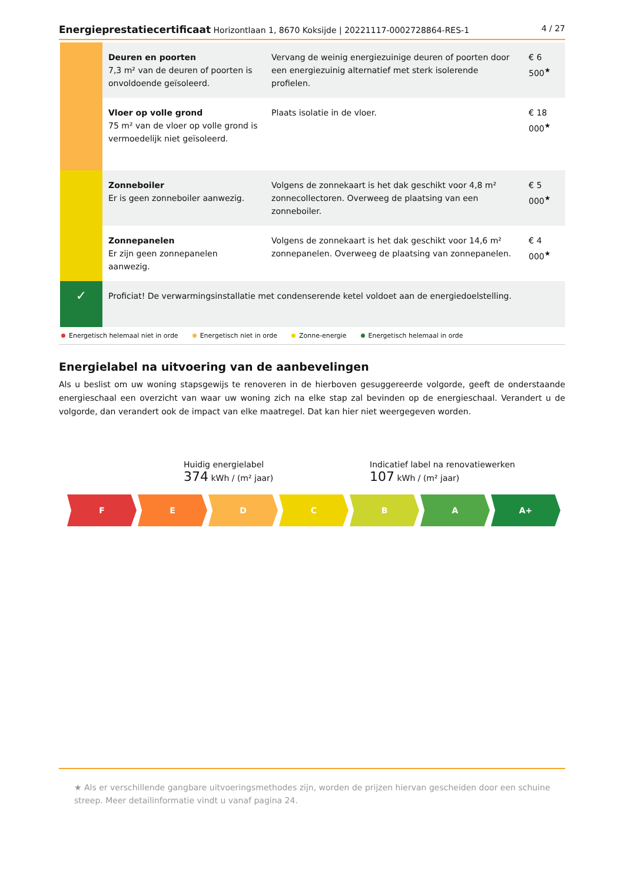Energieprestatiecertificaat Horizontlaan 1, 8670 Koksijde | 20221117-0002728864-RES-1 4 / 27
| | Deuren en poorten 7,3 m² van de deuren of poorten is onvoldoende geïsoleerd. | Vervang de weinig energiezuinige deuren of poorten door een energiezuinig alternatief met sterk isolerende profielen. | € 6 500<sup>★</sup> |
| | Vloer op volle grond 75 m² van de vloer op volle grond is vermoedelijk niet geïsoleerd. | Plaats isolatie in de vloer. | € 18 000<sup>★</sup> |
| | Zonneboiler Er is geen zonneboiler aanwezig. | Volgens de zonnekaart is het dak geschikt voor 4,8 m² zonnecollectoren. Overweeg de plaatsing van een zonneboiler. | € 5 000<sup>★</sup> |
| | Zonnepanelen Er zijn geen zonnepanelen aanwezig. | Volgens de zonnekaart is het dak geschikt voor 14,6 m² zonnepanelen. Overweeg de plaatsing van zonnepanelen. | € 4 000<sup>★</sup> |
| ✓ | Proficiat! De verwarmingsinstallatie met condenserende ketel voldoet aan de energiedoelstelling. | | |
Energetisch helemaal niet in orde Energetisch niet in orde Zonne-energie Energetisch helemaal in orde
Energielabel na uitvoering van de aanbevelingen
Als u beslist om uw woning stapsgewijs te renoveren in de hierboven gesuggereerde volgorde, geeft de onderstaande energieschaal een overzicht van waar uw woning zich na elke stap zal bevinden op de energieschaal. Verandert u de volgorde, dan verandert ook de impact van elke maatregel. Dat kan hier niet weergegeven worden.
Huidig energielabel
374 kWh / (m² jaar)
Indicatief label na renovatiewerken
107 kWh / (m² jaar)
F E D C B A A+
★ Als er verschillende gangbare uitvoeringsmethodes zijn, worden de prijzen hiervan gescheiden door een schuine streep. Meer detailinformatie vindt u vanaf pagina 24.